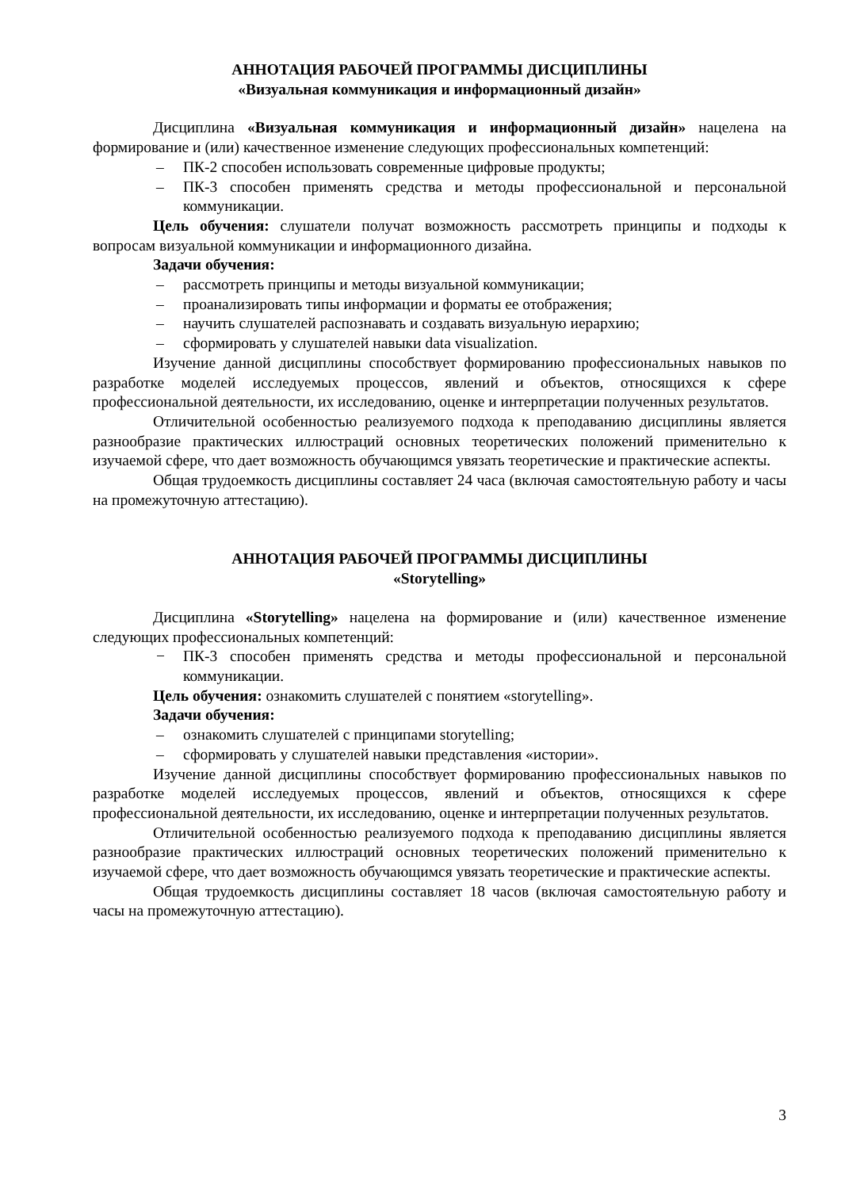АННОТАЦИЯ РАБОЧЕЙ ПРОГРАММЫ ДИСЦИПЛИНЫ
«Визуальная коммуникация и информационный дизайн»
Дисциплина «Визуальная коммуникация и информационный дизайн» нацелена на формирование и (или) качественное изменение следующих профессиональных компетенций:
– ПК-2 способен использовать современные цифровые продукты;
– ПК-3 способен применять средства и методы профессиональной и персональной коммуникации.
Цель обучения: слушатели получат возможность рассмотреть принципы и подходы к вопросам визуальной коммуникации и информационного дизайна.
Задачи обучения:
– рассмотреть принципы и методы визуальной коммуникации;
– проанализировать типы информации и форматы ее отображения;
– научить слушателей распознавать и создавать визуальную иерархию;
– сформировать у слушателей навыки data visualization.
Изучение данной дисциплины способствует формированию профессиональных навыков по разработке моделей исследуемых процессов, явлений и объектов, относящихся к сфере профессиональной деятельности, их исследованию, оценке и интерпретации полученных результатов.
Отличительной особенностью реализуемого подхода к преподаванию дисциплины является разнообразие практических иллюстраций основных теоретических положений применительно к изучаемой сфере, что дает возможность обучающимся увязать теоретические и практические аспекты.
Общая трудоемкость дисциплины составляет 24 часа (включая самостоятельную работу и часы на промежуточную аттестацию).
АННОТАЦИЯ РАБОЧЕЙ ПРОГРАММЫ ДИСЦИПЛИНЫ
«Storytelling»
Дисциплина «Storytelling» нацелена на формирование и (или) качественное изменение следующих профессиональных компетенций:
− ПК-3 способен применять средства и методы профессиональной и персональной коммуникации.
Цель обучения: ознакомить слушателей с понятием «storytelling».
Задачи обучения:
– ознакомить слушателей с принципами storytelling;
– сформировать у слушателей навыки представления «истории».
Изучение данной дисциплины способствует формированию профессиональных навыков по разработке моделей исследуемых процессов, явлений и объектов, относящихся к сфере профессиональной деятельности, их исследованию, оценке и интерпретации полученных результатов.
Отличительной особенностью реализуемого подхода к преподаванию дисциплины является разнообразие практических иллюстраций основных теоретических положений применительно к изучаемой сфере, что дает возможность обучающимся увязать теоретические и практические аспекты.
Общая трудоемкость дисциплины составляет 18 часов (включая самостоятельную работу и часы на промежуточную аттестацию).
3